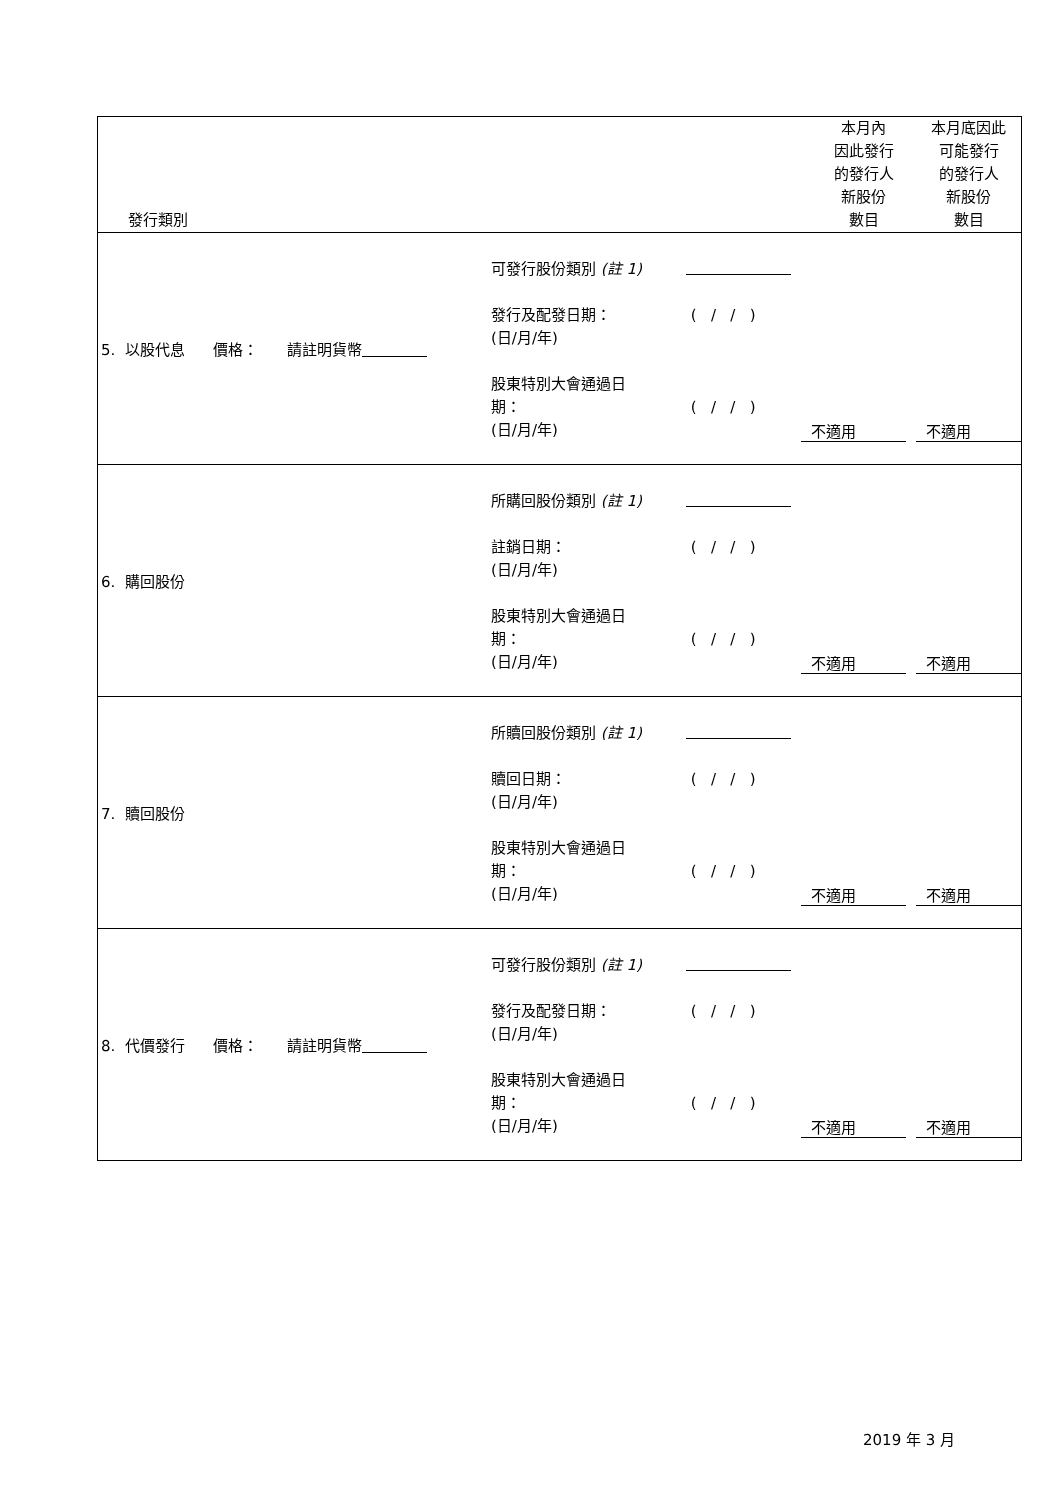| 發行類別 | | 本月內 因此發行 的發行人 新股份 數目 | 本月底因此 可能發行 的發行人 新股份 數目 |
| --- | --- | --- | --- |
| 5. 以股代息 價格： 請註明貨幣 可發行股份類別 (註 1) 發行及配發日期： (日/月/年) ( / / ) 股東特別大會通過日 期： (日/月/年) ( / / ) 不適用 不適用 | | | |
| 6. 購回股份 所購回股份類別 (註 1) 註銷日期： (日/月/年) ( / / ) 股東特別大會通過日 期： (日/月/年) ( / / ) 不適用 不適用 | | | |
| 7. 贖回股份 所贖回股份類別 (註 1) 贖回日期： (日/月/年) ( / / ) 股東特別大會通過日 期： (日/月/年) ( / / ) 不適用 不適用 | | | |
| 8. 代價發行 價格： 請註明貨幣 可發行股份類別 (註 1) 發行及配發日期： (日/月/年) ( / / ) 股東特別大會通過日 期： (日/月/年) ( / / ) 不適用 不適用 | | | |
2019 年 3 月